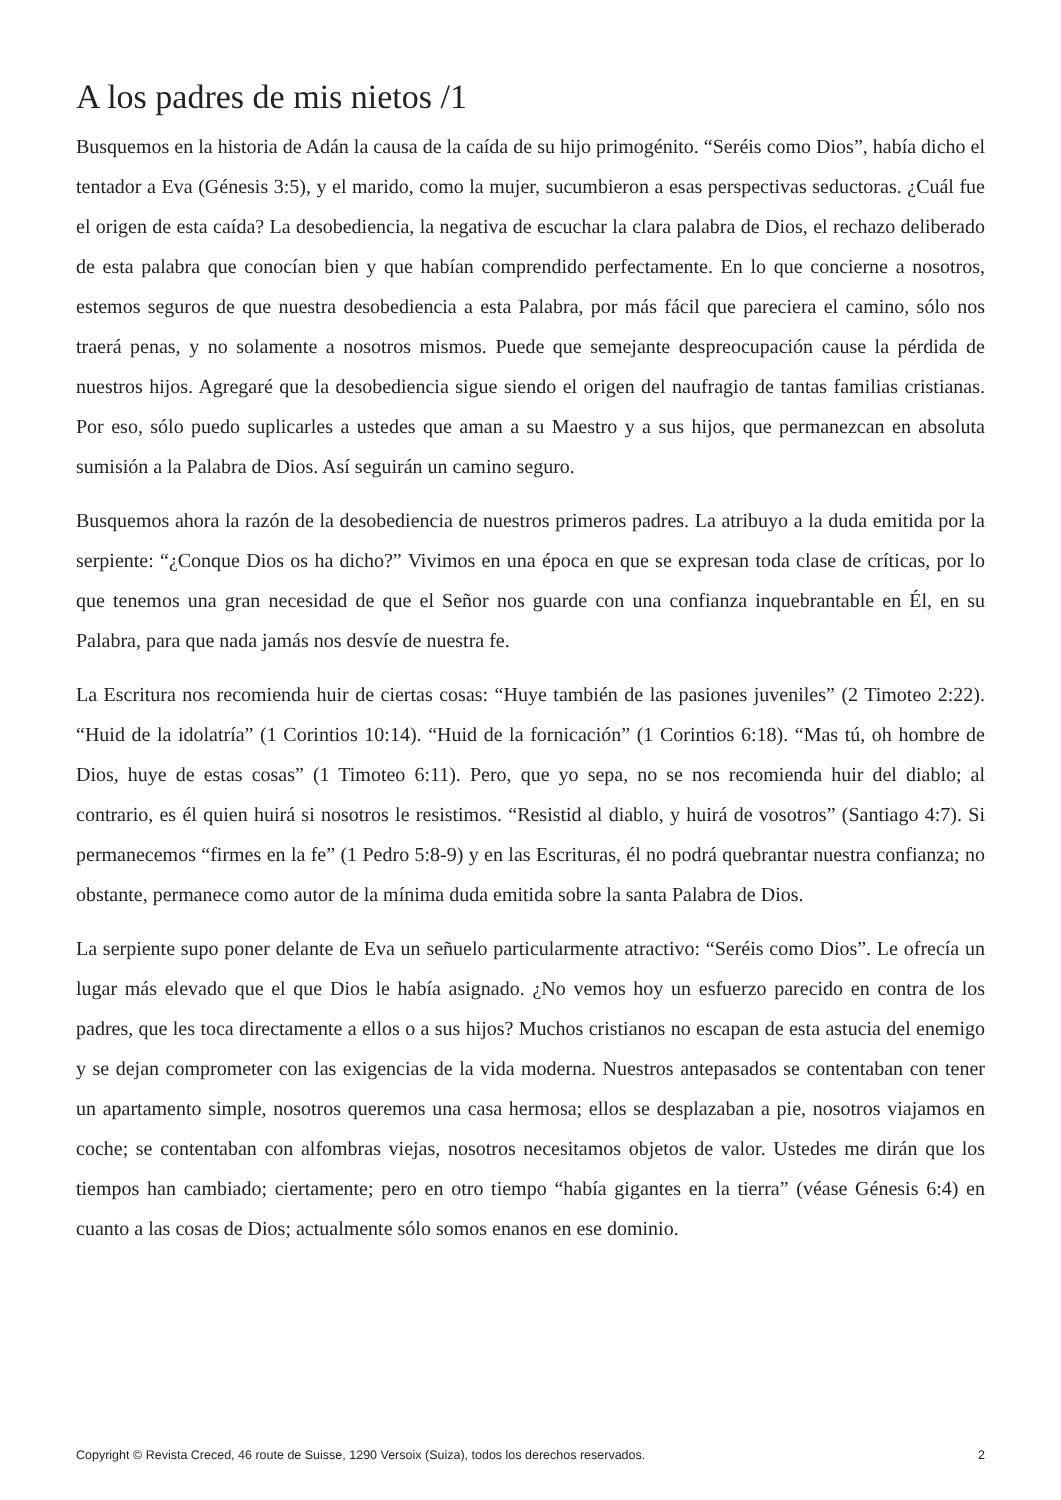A los padres de mis nietos /1
Busquemos en la historia de Adán la causa de la caída de su hijo primogénito. “Seréis como Dios”, había dicho el tentador a Eva (Génesis 3:5), y el marido, como la mujer, sucumbieron a esas perspectivas seductoras. ¿Cuál fue el origen de esta caída? La desobediencia, la negativa de escuchar la clara palabra de Dios, el rechazo deliberado de esta palabra que conocían bien y que habían comprendido perfectamente. En lo que concierne a nosotros, estemos seguros de que nuestra desobediencia a esta Palabra, por más fácil que pareciera el camino, sólo nos traerá penas, y no solamente a nosotros mismos. Puede que semejante despreocupación cause la pérdida de nuestros hijos. Agregaré que la desobediencia sigue siendo el origen del naufragio de tantas familias cristianas. Por eso, sólo puedo suplicarles a ustedes que aman a su Maestro y a sus hijos, que permanezcan en absoluta sumisión a la Palabra de Dios. Así seguirán un camino seguro.
Busquemos ahora la razón de la desobediencia de nuestros primeros padres. La atribuyo a la duda emitida por la serpiente: “¿Conque Dios os ha dicho?” Vivimos en una época en que se expresan toda clase de críticas, por lo que tenemos una gran necesidad de que el Señor nos guarde con una confianza inquebrantable en Él, en su Palabra, para que nada jamás nos desvíe de nuestra fe.
La Escritura nos recomienda huir de ciertas cosas: “Huye también de las pasiones juveniles” (2 Timoteo 2:22). “Huid de la idolatría” (1 Corintios 10:14). “Huid de la fornicación” (1 Corintios 6:18). “Mas tú, oh hombre de Dios, huye de estas cosas” (1 Timoteo 6:11). Pero, que yo sepa, no se nos recomienda huir del diablo; al contrario, es él quien huirá si nosotros le resistimos. “Resistid al diablo, y huirá de vosotros” (Santiago 4:7). Si permanecemos “firmes en la fe” (1 Pedro 5:8-9) y en las Escrituras, él no podrá quebrantar nuestra confianza; no obstante, permanece como autor de la mínima duda emitida sobre la santa Palabra de Dios.
La serpiente supo poner delante de Eva un señuelo particularmente atractivo: “Seréis como Dios”. Le ofrecía un lugar más elevado que el que Dios le había asignado. ¿No vemos hoy un esfuerzo parecido en contra de los padres, que les toca directamente a ellos o a sus hijos? Muchos cristianos no escapan de esta astucia del enemigo y se dejan comprometer con las exigencias de la vida moderna. Nuestros antepasados se contentaban con tener un apartamento simple, nosotros queremos una casa hermosa; ellos se desplazaban a pie, nosotros viajamos en coche; se contentaban con alfombras viejas, nosotros necesitamos objetos de valor. Ustedes me dirán que los tiempos han cambiado; ciertamente; pero en otro tiempo “había gigantes en la tierra” (véase Génesis 6:4) en cuanto a las cosas de Dios; actualmente sólo somos enanos en ese dominio.
Copyright © Revista Creced, 46 route de Suisse, 1290 Versoix (Suiza), todos los derechos reservados. 2